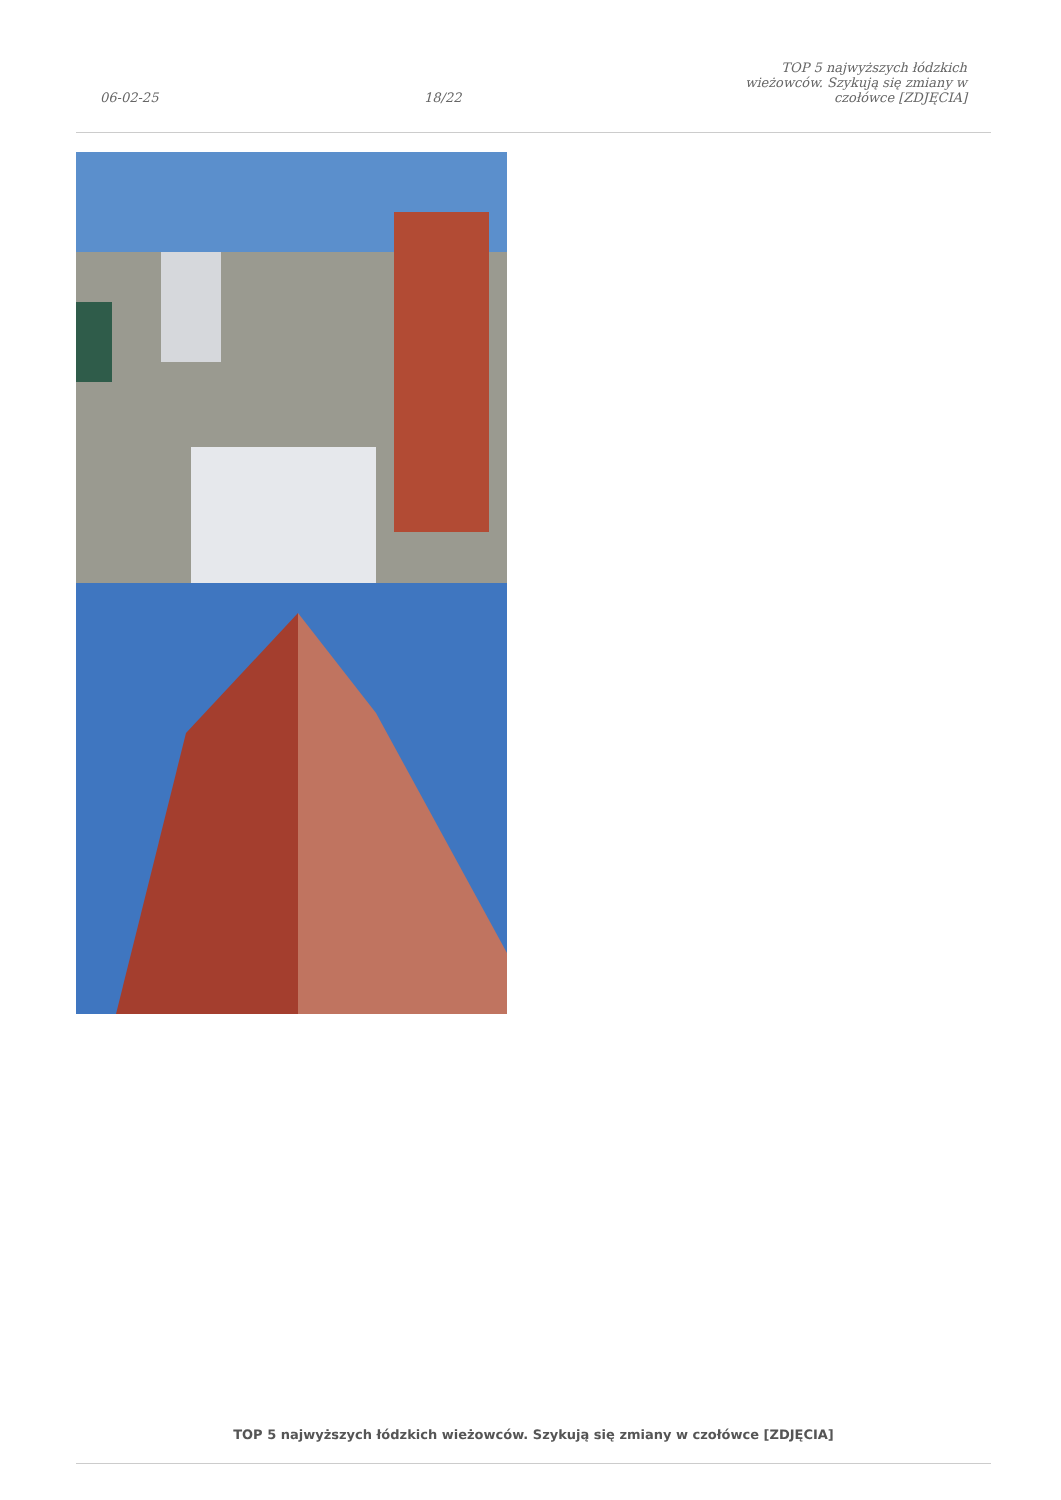06-02-25 18/22 TOP 5 najwyższych łódzkich wieżowców. Szykują się zmiany w czołówce [ZDJĘCIA]
TOP 5 najwyższych łódzkich wieżowców. Szykują się zmiany w czołówce [ZDJĘCIA]